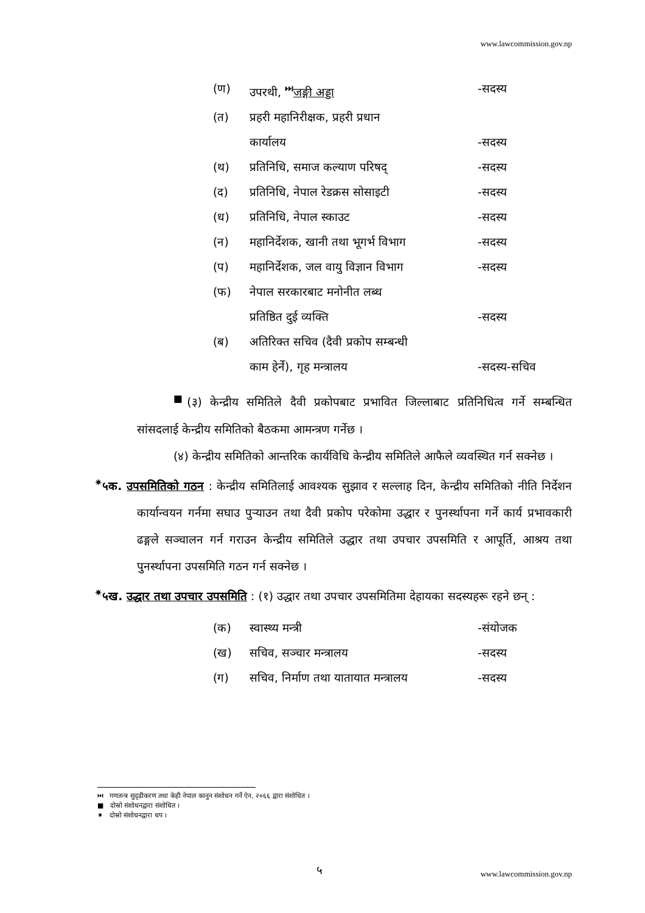www.lawcommission.gov.np
(ण) उपरथी, <sup>⏭</sup>जङ्गी अड्डा -सदस्य
(त) प्रहरी महानिरीक्षक, प्रहरी प्रधान
कार्यालय
-सदस्य
(थ) प्रतिनिधि, समाज कल्याण परिषद् -सदस्य
(द) प्रतिनिधि, नेपाल रेडक्रस सोसाइटी -सदस्य
(ध) प्रतिनिधि, नेपाल स्काउट -सदस्य
(न) महानिर्देशक, खानी तथा भूगर्भ विभाग -सदस्य
(प) महानिर्देशक, जल वायु विज्ञान विभाग -सदस्य
(फ) नेपाल सरकारबाट मनोनीत लब्ध
प्रतिष्ठित दुई व्यक्ति
-सदस्य
(ब) अतिरिक्त सचिव (दैवी प्रकोप सम्बन्धी
काम हेर्ने), गृह मन्त्रालय
-सदस्य-सचिव
<sup>■</sup>(३) केन्द्रीय समितिले दैवी प्रकोपबाट प्रभावित जिल्लाबाट प्रतिनिधित्व गर्ने सम्बन्धित सांसदलाई केन्द्रीय समितिको बैठकमा आमन्त्रण गर्नेछ ।
(४) केन्द्रीय समितिको आन्तरिक कार्यविधि केन्द्रीय समितिले आफैले व्यवस्थित गर्न सक्नेछ ।
<sup>✷</sup>५क. उपसमितिको गठन : केन्द्रीय समितिलाई आवश्यक सुझाव र सल्लाह दिन, केन्द्रीय समितिको नीति निर्देशन कार्यान्वयन गर्नमा सघाउ पुऱ्याउन तथा दैवी प्रकोप परेकोमा उद्धार र पुनर्स्थापना गर्ने कार्य प्रभावकारी ढङ्गले सञ्चालन गर्न गराउन केन्द्रीय समितिले उद्धार तथा उपचार उपसमिति र आपूर्ति, आश्रय तथा पुनर्स्थापना उपसमिति गठन गर्न सक्नेछ ।
<sup>✷</sup>५ख. उद्धार तथा उपचार उपसमिति : (१) उद्धार तथा उपचार उपसमितिमा देहायका सदस्यहरू रहने छन् :
(क) स्वास्थ्य मन्त्री -संयोजक
(ख) सचिव, सञ्चार मन्त्रालय -सदस्य
(ग) सचिव, निर्माण तथा यातायात मन्त्रालय -सदस्य
⏭ गणतन्त्र सुदृढीकरण तथा केही नेपाल कानुन संशोधन गर्ने ऐन, २०६६ द्वारा संशोधित ।
■ दोस्रो संशोधनद्वारा संशोधित ।
✷ दोस्रो संशोधनद्वारा थप ।
५ www.lawcommission.gov.np